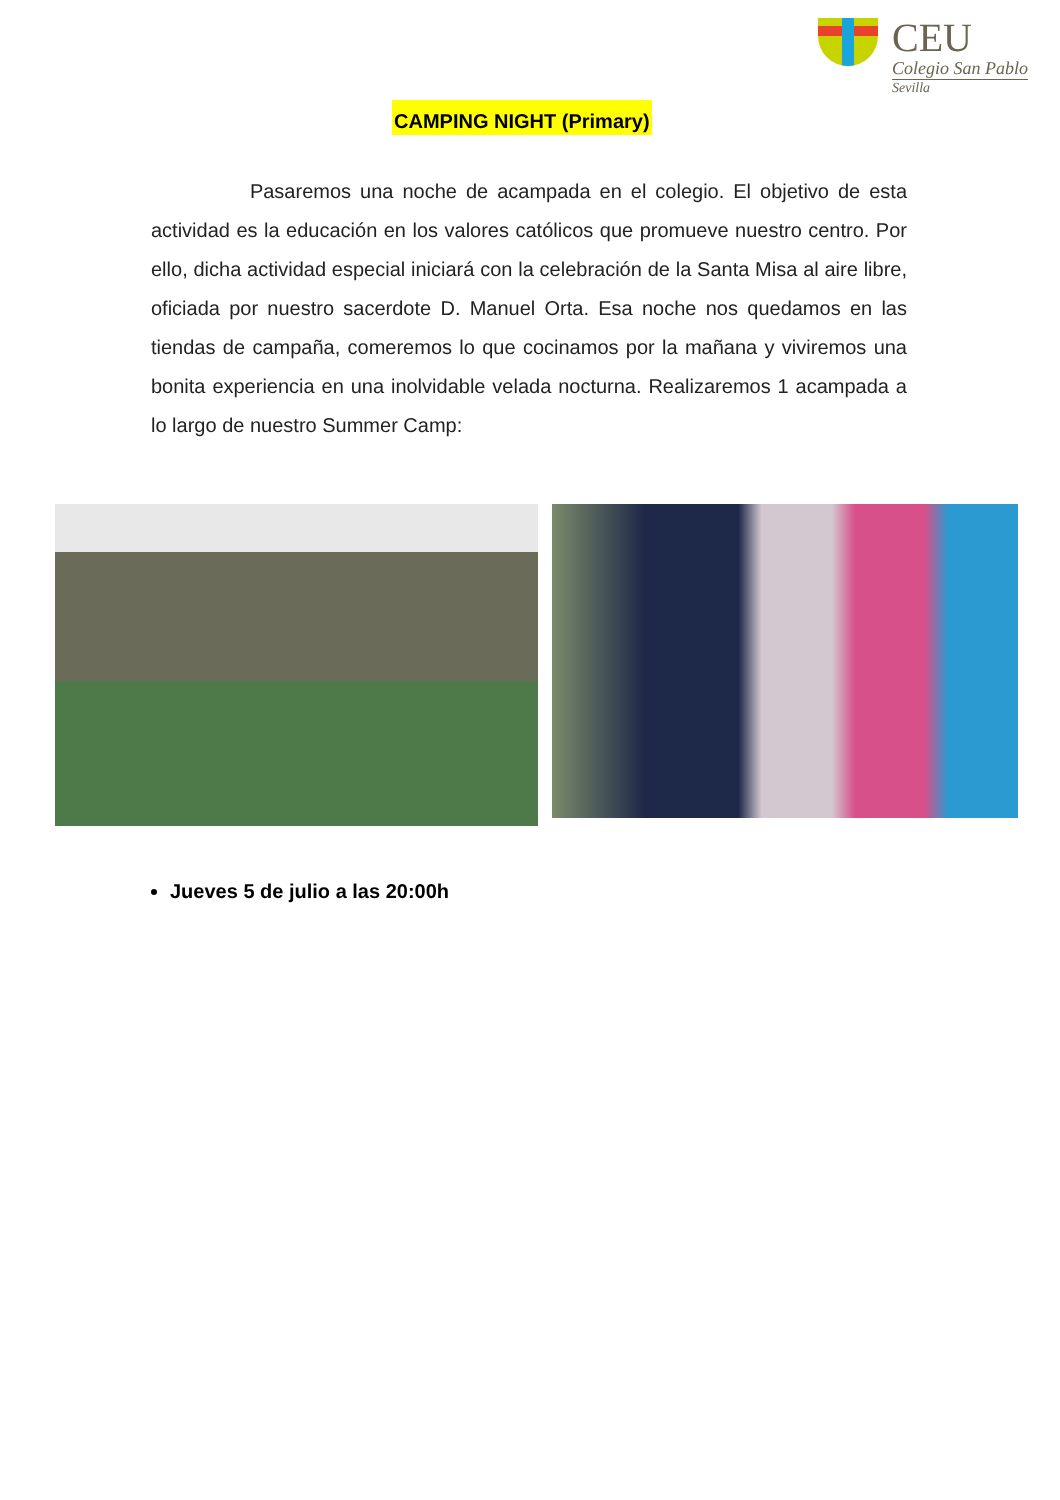CEU
Colegio San Pablo
Sevilla
CAMPING NIGHT (Primary)
Pasaremos una noche de acampada en el colegio. El objetivo de esta actividad es la educación en los valores católicos que promueve nuestro centro. Por ello, dicha actividad especial iniciará con la celebración de la Santa Misa al aire libre, oficiada por nuestro sacerdote D. Manuel Orta. Esa noche nos quedamos en las tiendas de campaña, comeremos lo que cocinamos por la mañana y viviremos una bonita experiencia en una inolvidable velada nocturna. Realizaremos 1 acampada a lo largo de nuestro Summer Camp:
Jueves 5 de julio a las 20:00h